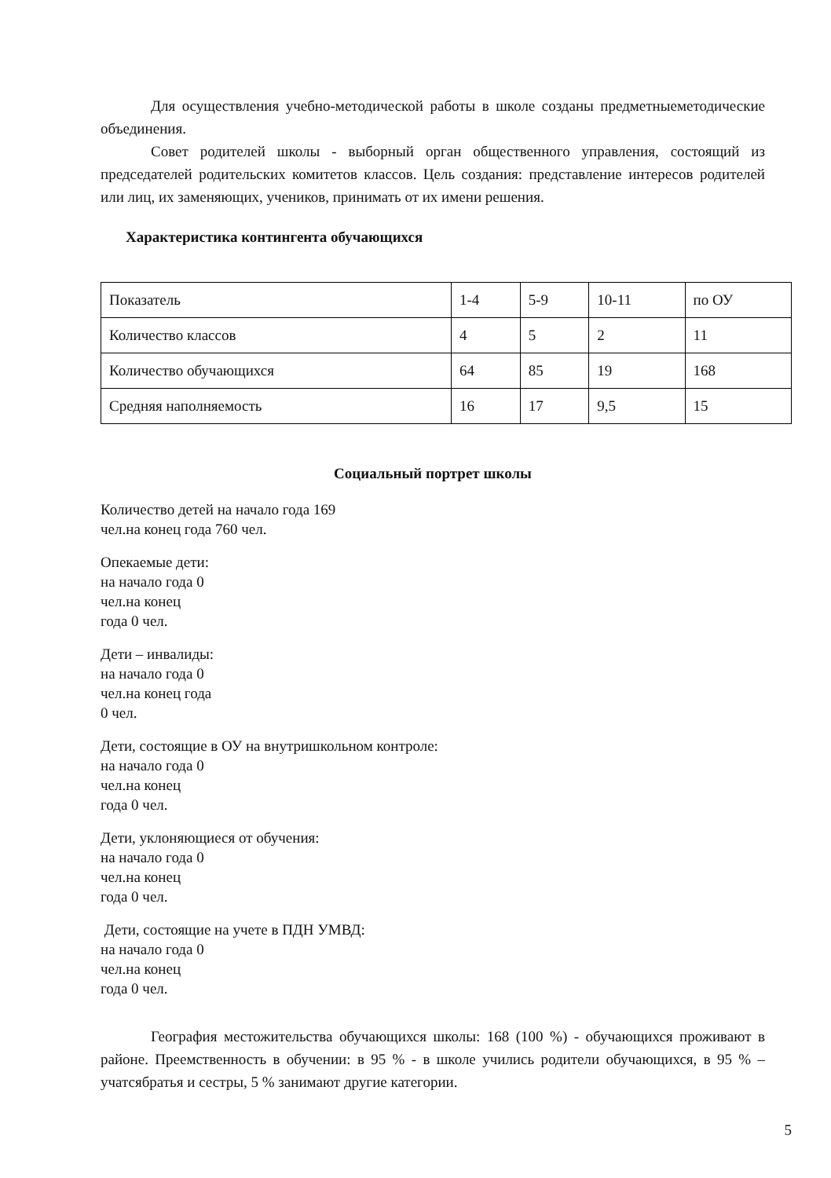Для осуществления учебно-методической работы в школе созданы предметныеметодические объединения.
Совет родителей школы - выборный орган общественного управления, состоящий из председателей родительских комитетов классов. Цель создания: представление интересов родителей или лиц, их заменяющих, учеников, принимать от их имени решения.
Характеристика контингента обучающихся
| Показатель | 1-4 | 5-9 | 10-11 | по ОУ |
| Количество классов | 4 | 5 | 2 | 11 |
| Количество обучающихся | 64 | 85 | 19 | 168 |
| Средняя наполняемость | 16 | 17 | 9,5 | 15 |
Социальный портрет школы
Количество детей на начало года 169
чел.на конец года 760 чел.
Опекаемые дети:
на начало года 0
чел.на конец
года 0 чел.
Дети – инвалиды:
на начало года 0
чел.на конец года
0 чел.
Дети, состоящие в ОУ на внутришкольном контроле:
на начало года 0
чел.на конец
года 0 чел.
Дети, уклоняющиеся от обучения:
на начало года 0
чел.на конец
года 0 чел.
Дети, состоящие на учете в ПДН УМВД:
на начало года 0
чел.на конец
года 0 чел.
География местожительства обучающихся школы: 168 (100 %) - обучающихся проживают в районе. Преемственность в обучении: в 95 % - в школе учились родители обучающихся, в 95 % – учатсябратья и сестры, 5 % занимают другие категории.
5